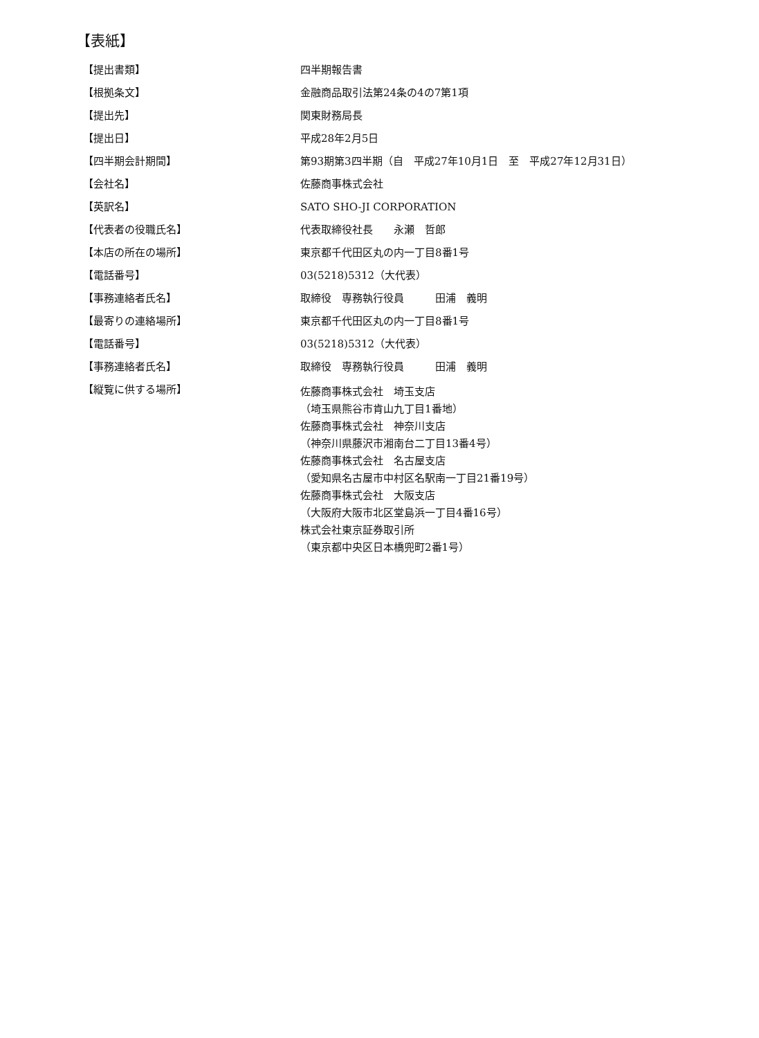【表紙】
| 【提出書類】 | 四半期報告書 |
| 【根拠条文】 | 金融商品取引法第24条の4の7第1項 |
| 【提出先】 | 関東財務局長 |
| 【提出日】 | 平成28年2月5日 |
| 【四半期会計期間】 | 第93期第3四半期（自 平成27年10月1日 至 平成27年12月31日） |
| 【会社名】 | 佐藤商事株式会社 |
| 【英訳名】 | SATO SHO-JI CORPORATION |
| 【代表者の役職氏名】 | 代表取締役社長 永瀬 哲郎 |
| 【本店の所在の場所】 | 東京都千代田区丸の内一丁目8番1号 |
| 【電話番号】 | 03(5218)5312（大代表） |
| 【事務連絡者氏名】 | 取締役 専務執行役員 田浦 義明 |
| 【最寄りの連絡場所】 | 東京都千代田区丸の内一丁目8番1号 |
| 【電話番号】 | 03(5218)5312（大代表） |
| 【事務連絡者氏名】 | 取締役 専務執行役員 田浦 義明 |
| 【縦覧に供する場所】 | 佐藤商事株式会社 埼玉支店 （埼玉県熊谷市肯山九丁目1番地） 佐藤商事株式会社 神奈川支店 （神奈川県藤沢市湘南台二丁目13番4号） 佐藤商事株式会社 名古屋支店 （愛知県名古屋市中村区名駅南一丁目21番19号） 佐藤商事株式会社 大阪支店 （大阪府大阪市北区堂島浜一丁目4番16号） 株式会社東京証券取引所 （東京都中央区日本橋兜町2番1号） |